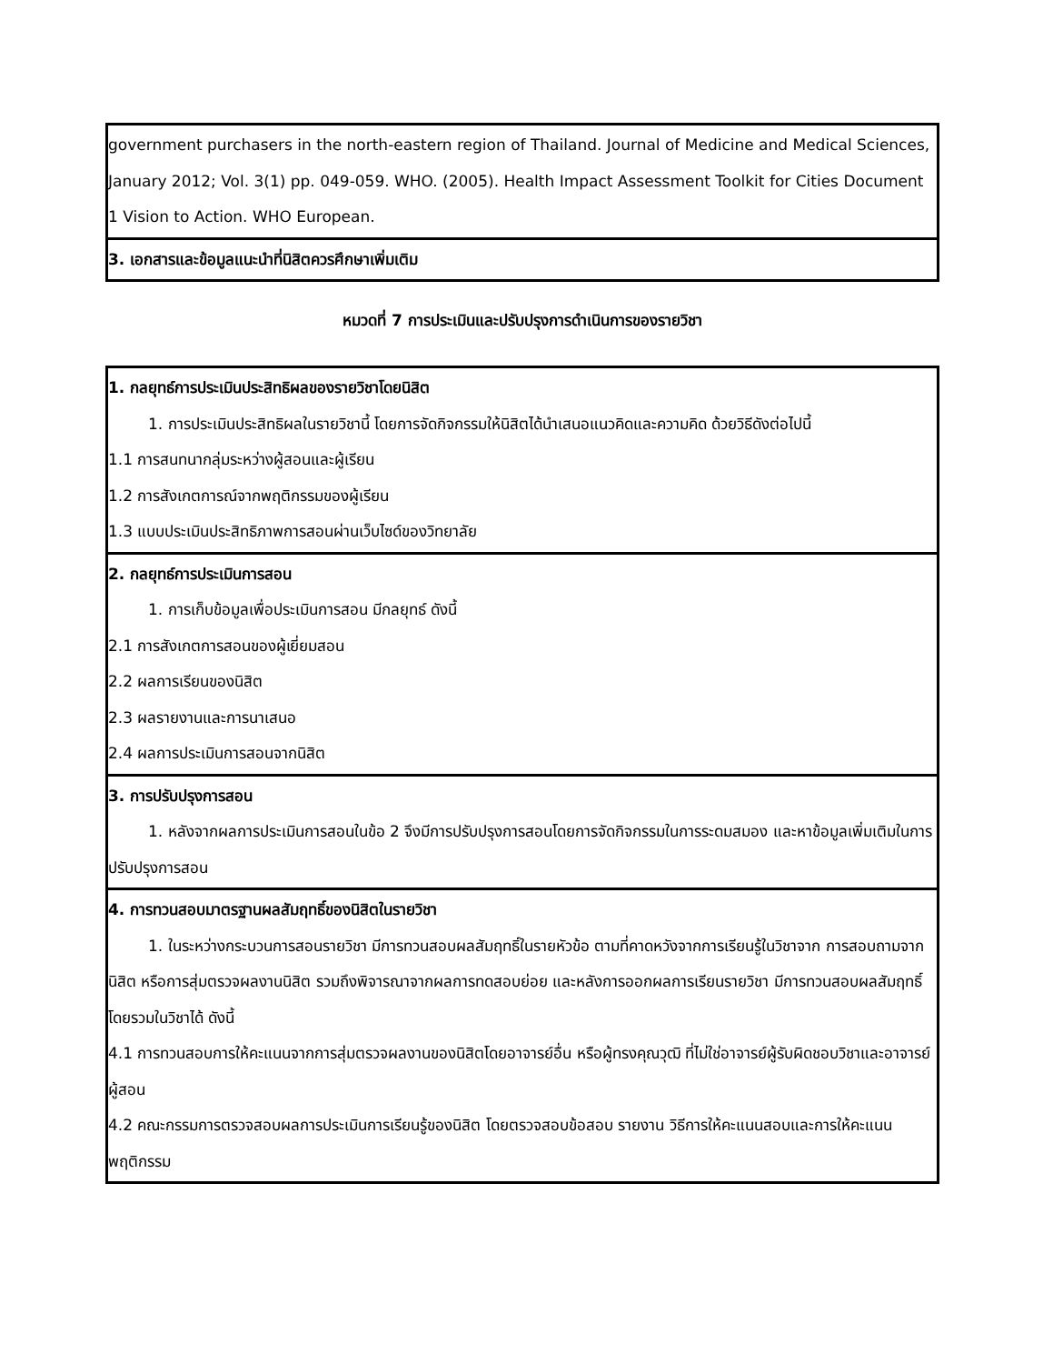| government purchasers in the north-eastern region of Thailand. Journal of Medicine and Medical Sciences, January 2012; Vol. 3(1) pp. 049-059. WHO. (2005). Health Impact Assessment Toolkit for Cities Document 1 Vision to Action. WHO European. |
| 3. เอกสารและข้อมูลแนะนำที่นิสิตควรศึกษาเพิ่มเติม |
หมวดที่ 7 การประเมินและปรับปรุงการดำเนินการของรายวิชา
| 1. กลยุทธ์การประเมินประสิทธิผลของรายวิชาโดยนิสิต 1. การประเมินประสิทธิผลในรายวิชานี้ โดยการจัดกิจกรรมให้นิสิตได้นำเสนอแนวคิดและความคิด ด้วยวิธีดังต่อไปนี้ 1.1 การสนทนากลุ่มระหว่างผู้สอนและผู้เรียน 1.2 การสังเกตการณ์จากพฤติกรรมของผู้เรียน 1.3 แบบประเมินประสิทธิภาพการสอนผ่านเว็บไซด์ของวิทยาลัย |
| 2. กลยุทธ์การประเมินการสอน 1. การเก็บข้อมูลเพื่อประเมินการสอน มีกลยุทธ์ ดังนี้ 2.1 การสังเกตการสอนของผู้เยี่ยมสอน 2.2 ผลการเรียนของนิสิต 2.3 ผลรายงานและการนาเสนอ 2.4 ผลการประเมินการสอนจากนิสิต |
| 3. การปรับปรุงการสอน 1. หลังจากผลการประเมินการสอนในข้อ 2 จึงมีการปรับปรุงการสอนโดยการจัดกิจกรรมในการระดมสมอง และหาข้อมูลเพิ่มเติมในการปรับปรุงการสอน |
| 4. การทวนสอบมาตรฐานผลสัมฤทธิ์ของนิสิตในรายวิชา 1. ในระหว่างกระบวนการสอนรายวิชา มีการทวนสอบผลสัมฤทธิ์ในรายหัวข้อ ตามที่คาดหวังจากการเรียนรู้ในวิชาจาก การสอบถามจากนิสิต หรือการสุ่มตรวจผลงานนิสิต รวมถึงพิจารณาจากผลการทดสอบย่อย และหลังการออกผลการเรียนรายวิชา มีการทวนสอบผลสัมฤทธิ์โดยรวมในวิชาได้ ดังนี้ 4.1 การทวนสอบการให้คะแนนจากการสุ่มตรวจผลงานของนิสิตโดยอาจารย์อื่น หรือผู้ทรงคุณวุฒิ ที่ไม่ใช่อาจารย์ผู้รับผิดชอบวิชาและอาจารย์ผู้สอน 4.2 คณะกรรมการตรวจสอบผลการประเมินการเรียนรู้ของนิสิต โดยตรวจสอบข้อสอบ รายงาน วิธีการให้คะแนนสอบและการให้คะแนนพฤติกรรม |